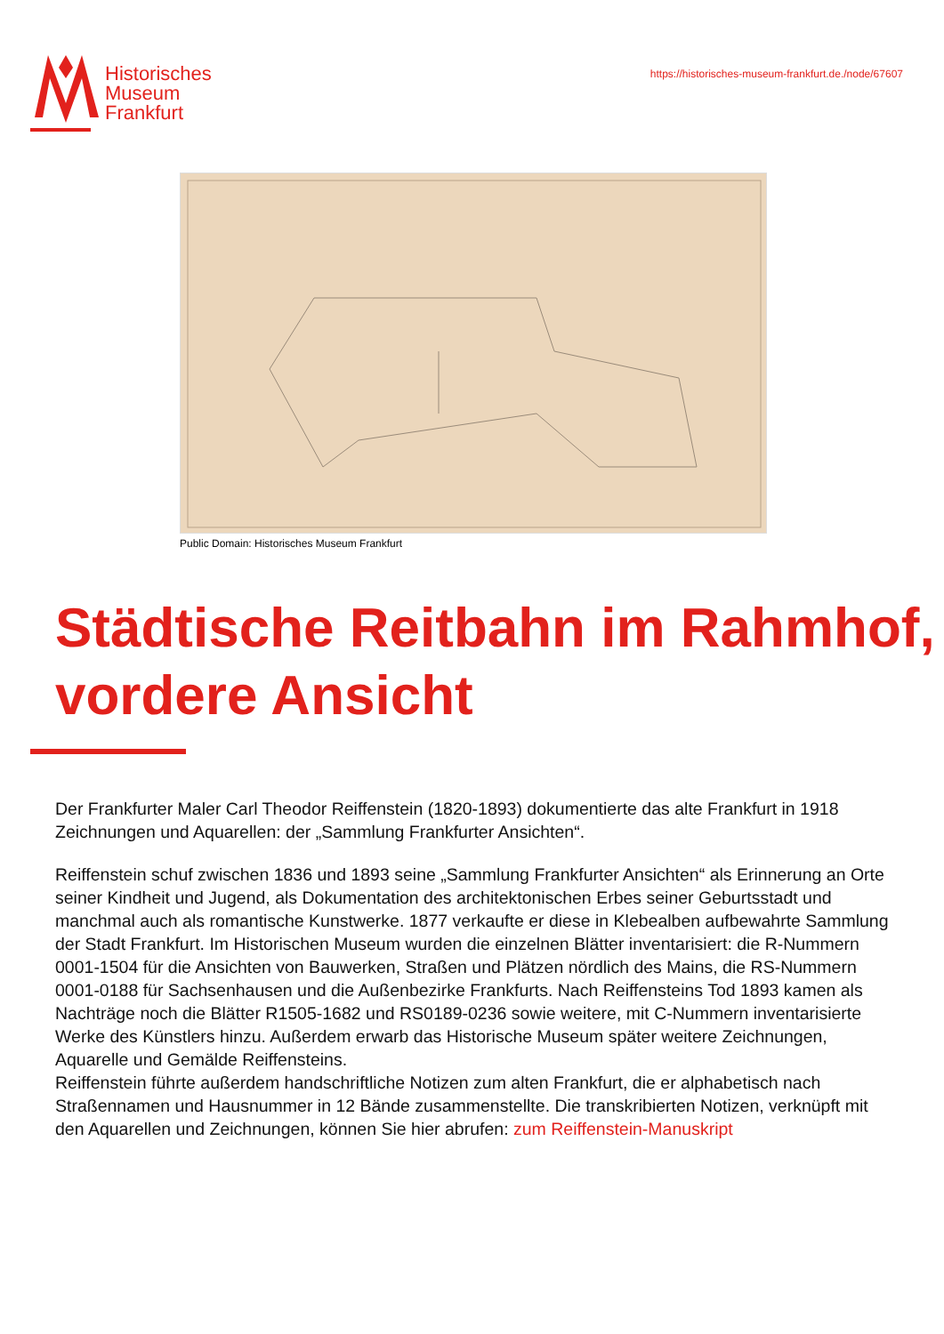Historisches
Museum
Frankfurt
https://historisches-museum-frankfurt.de./node/67607
Public Domain: Historisches Museum Frankfurt
Städtische Reitbahn im Rahmhof, vordere Ansicht
Der Frankfurter Maler Carl Theodor Reiffenstein (1820-1893) dokumentierte das alte Frankfurt in 1918 Zeichnungen und Aquarellen: der „Sammlung Frankfurter Ansichten“.
Reiffenstein schuf zwischen 1836 und 1893 seine „Sammlung Frankfurter Ansichten“ als Erinnerung an Orte seiner Kindheit und Jugend, als Dokumentation des architektonischen Erbes seiner Geburtsstadt und manchmal auch als romantische Kunstwerke. 1877 verkaufte er diese in Klebealben aufbewahrte Sammlung der Stadt Frankfurt. Im Historischen Museum wurden die einzelnen Blätter inventarisiert: die R-Nummern 0001-1504 für die Ansichten von Bauwerken, Straßen und Plätzen nördlich des Mains, die RS-Nummern 0001-0188 für Sachsenhausen und die Außenbezirke Frankfurts. Nach Reiffensteins Tod 1893 kamen als Nachträge noch die Blätter R1505-1682 und RS0189-0236 sowie weitere, mit C-Nummern inventarisierte Werke des Künstlers hinzu. Außerdem erwarb das Historische Museum später weitere Zeichnungen, Aquarelle und Gemälde Reiffensteins.
Reiffenstein führte außerdem handschriftliche Notizen zum alten Frankfurt, die er alphabetisch nach Straßennamen und Hausnummer in 12 Bände zusammenstellte. Die transkribierten Notizen, verknüpft mit den Aquarellen und Zeichnungen, können Sie hier abrufen: zum Reiffenstein-Manuskript